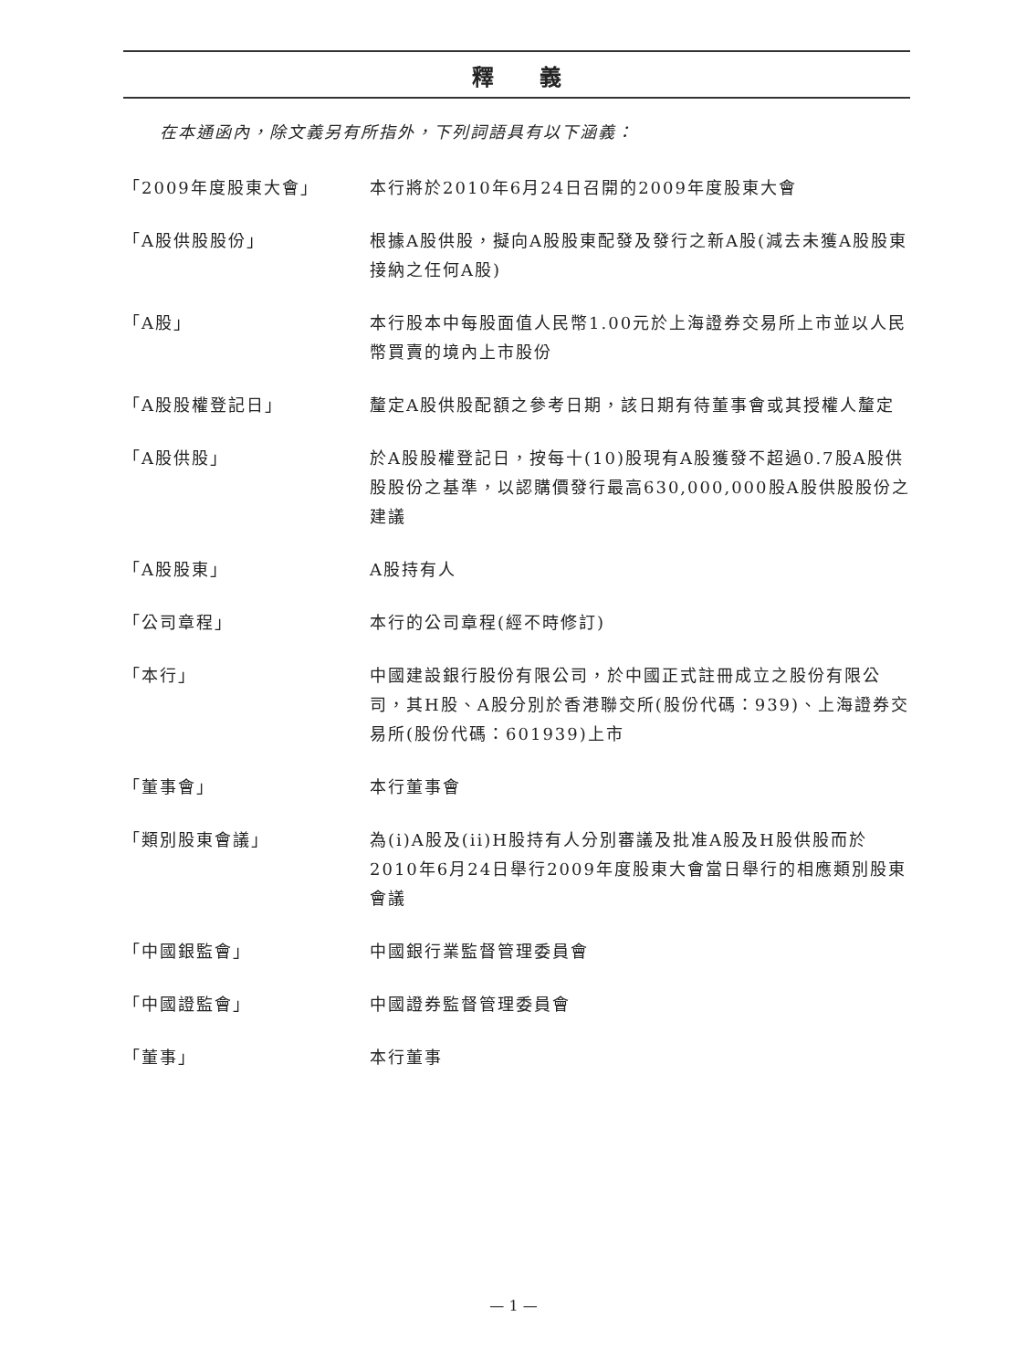釋義
在本通函內，除文義另有所指外，下列詞語具有以下涵義：
| 「2009年度股東大會」 | 本行將於2010年6月24日召開的2009年度股東大會 |
| 「A股供股股份」 | 根據A股供股，擬向A股股東配發及發行之新A股(減去未獲A股股東接納之任何A股) |
| 「A股」 | 本行股本中每股面值人民幣1.00元於上海證券交易所上市並以人民幣買賣的境內上市股份 |
| 「A股股權登記日」 | 釐定A股供股配額之參考日期，該日期有待董事會或其授權人釐定 |
| 「A股供股」 | 於A股股權登記日，按每十(10)股現有A股獲發不超過0.7股A股供股股份之基準，以認購價發行最高630,000,000股A股供股股份之建議 |
| 「A股股東」 | A股持有人 |
| 「公司章程」 | 本行的公司章程(經不時修訂) |
| 「本行」 | 中國建設銀行股份有限公司，於中國正式註冊成立之股份有限公司，其H股、A股分別於香港聯交所(股份代碼：939)、上海證券交易所(股份代碼：601939)上市 |
| 「董事會」 | 本行董事會 |
| 「類別股東會議」 | 為(i)A股及(ii)H股持有人分別審議及批准A股及H股供股而於2010年6月24日舉行2009年度股東大會當日舉行的相應類別股東會議 |
| 「中國銀監會」 | 中國銀行業監督管理委員會 |
| 「中國證監會」 | 中國證券監督管理委員會 |
| 「董事」 | 本行董事 |
— 1 —